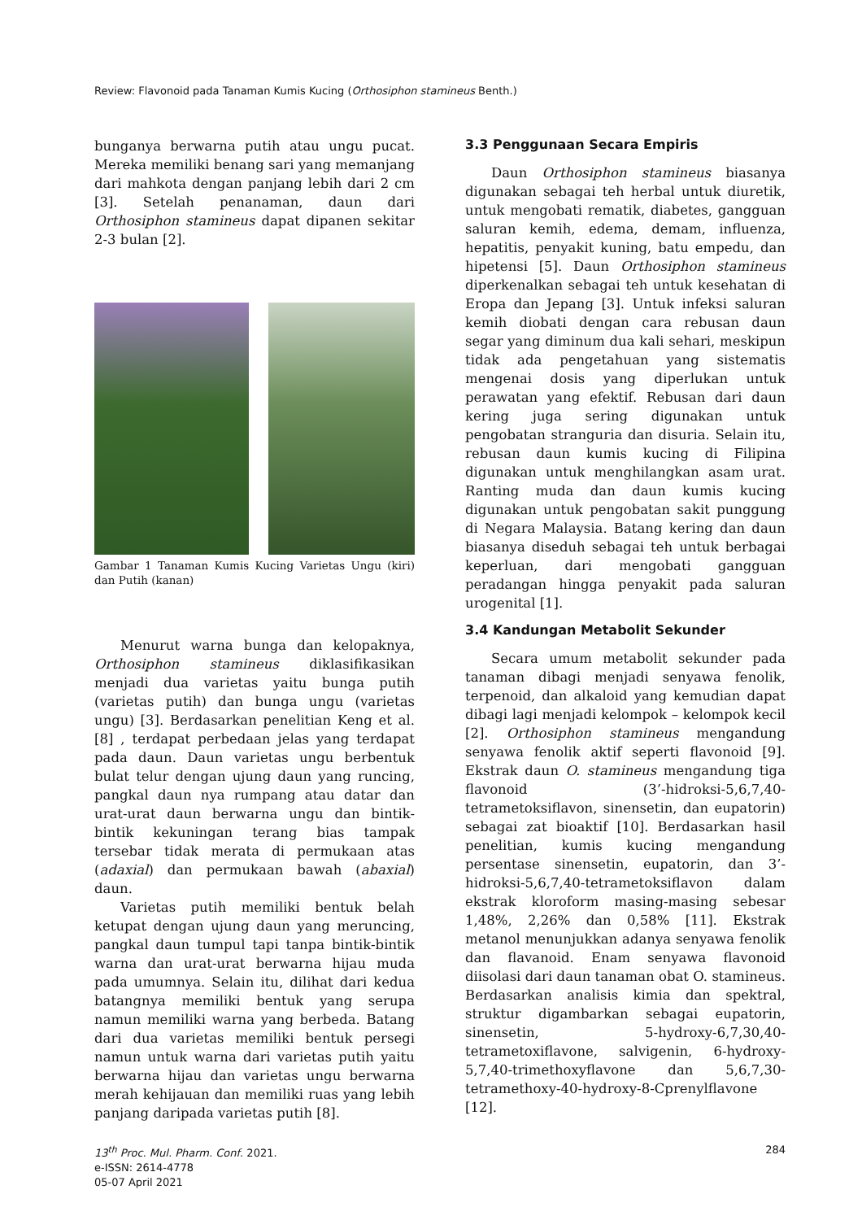Review: Flavonoid pada Tanaman Kumis Kucing (Orthosiphon stamineus Benth.)
bunganya berwarna putih atau ungu pucat. Mereka memiliki benang sari yang memanjang dari mahkota dengan panjang lebih dari 2 cm [3]. Setelah penanaman, daun dari Orthosiphon stamineus dapat dipanen sekitar 2-3 bulan [2].
Gambar 1 Tanaman Kumis Kucing Varietas Ungu (kiri) dan Putih (kanan)
Menurut warna bunga dan kelopaknya, Orthosiphon stamineus diklasifikasikan menjadi dua varietas yaitu bunga putih (varietas putih) dan bunga ungu (varietas ungu) [3]. Berdasarkan penelitian Keng et al. [8] , terdapat perbedaan jelas yang terdapat pada daun. Daun varietas ungu berbentuk bulat telur dengan ujung daun yang runcing, pangkal daun nya rumpang atau datar dan urat-urat daun berwarna ungu dan bintik-bintik kekuningan terang bias tampak tersebar tidak merata di permukaan atas (adaxial) dan permukaan bawah (abaxial) daun.
Varietas putih memiliki bentuk belah ketupat dengan ujung daun yang meruncing, pangkal daun tumpul tapi tanpa bintik-bintik warna dan urat-urat berwarna hijau muda pada umumnya. Selain itu, dilihat dari kedua batangnya memiliki bentuk yang serupa namun memiliki warna yang berbeda. Batang dari dua varietas memiliki bentuk persegi namun untuk warna dari varietas putih yaitu berwarna hijau dan varietas ungu berwarna merah kehijauan dan memiliki ruas yang lebih panjang daripada varietas putih [8].
3.3 Penggunaan Secara Empiris
Daun Orthosiphon stamineus biasanya digunakan sebagai teh herbal untuk diuretik, untuk mengobati rematik, diabetes, gangguan saluran kemih, edema, demam, influenza, hepatitis, penyakit kuning, batu empedu, dan hipetensi [5]. Daun Orthosiphon stamineus diperkenalkan sebagai teh untuk kesehatan di Eropa dan Jepang [3]. Untuk infeksi saluran kemih diobati dengan cara rebusan daun segar yang diminum dua kali sehari, meskipun tidak ada pengetahuan yang sistematis mengenai dosis yang diperlukan untuk perawatan yang efektif. Rebusan dari daun kering juga sering digunakan untuk pengobatan stranguria dan disuria. Selain itu, rebusan daun kumis kucing di Filipina digunakan untuk menghilangkan asam urat. Ranting muda dan daun kumis kucing digunakan untuk pengobatan sakit punggung di Negara Malaysia. Batang kering dan daun biasanya diseduh sebagai teh untuk berbagai keperluan, dari mengobati gangguan peradangan hingga penyakit pada saluran urogenital [1].
3.4 Kandungan Metabolit Sekunder
Secara umum metabolit sekunder pada tanaman dibagi menjadi senyawa fenolik, terpenoid, dan alkaloid yang kemudian dapat dibagi lagi menjadi kelompok – kelompok kecil [2]. Orthosiphon stamineus mengandung senyawa fenolik aktif seperti flavonoid [9]. Ekstrak daun O. stamineus mengandung tiga flavonoid (3’-hidroksi-5,6,7,40-tetrametoksiflavon, sinensetin, dan eupatorin) sebagai zat bioaktif [10]. Berdasarkan hasil penelitian, kumis kucing mengandung persentase sinensetin, eupatorin, dan 3’-hidroksi-5,6,7,40-tetrametoksiflavon dalam ekstrak kloroform masing-masing sebesar 1,48%, 2,26% dan 0,58% [11]. Ekstrak metanol menunjukkan adanya senyawa fenolik dan flavanoid. Enam senyawa flavonoid diisolasi dari daun tanaman obat O. stamineus. Berdasarkan analisis kimia dan spektral, struktur digambarkan sebagai eupatorin, sinensetin, 5-hydroxy-6,7,30,40-tetrametoxiflavone, salvigenin, 6-hydroxy-5,7,40-trimethoxyflavone dan 5,6,7,30-tetramethoxy-40-hydroxy-8-Cprenylflavone [12].
13<sup>th</sup> Proc. Mul. Pharm. Conf. 2021.
e-ISSN: 2614-4778
05-07 April 2021
284